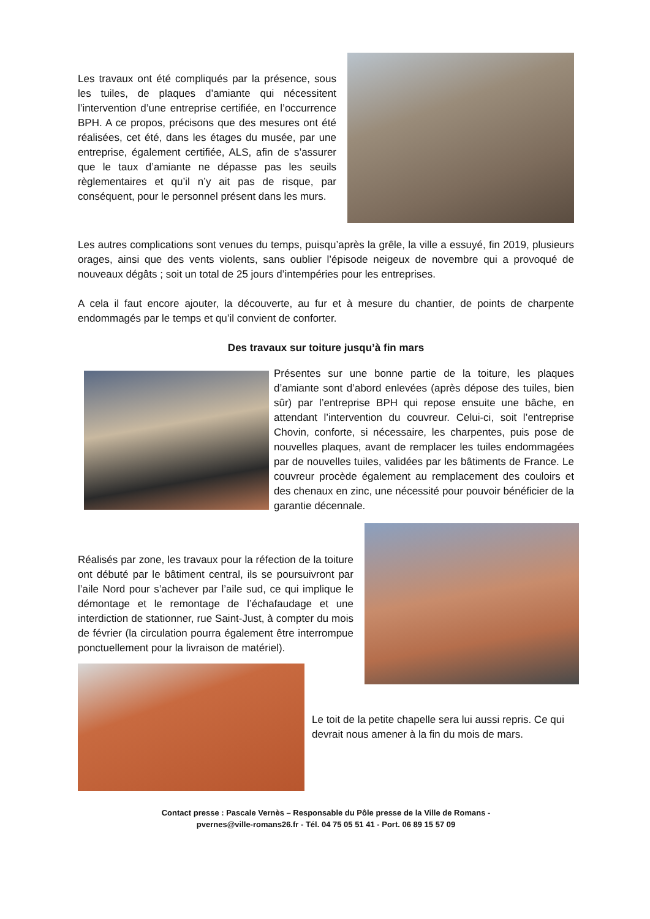Les travaux ont été compliqués par la présence, sous les tuiles, de plaques d’amiante qui nécessitent l’intervention d’une entreprise certifiée, en l’occurrence BPH. A ce propos, précisons que des mesures ont été réalisées, cet été, dans les étages du musée, par une entreprise, également certifiée, ALS, afin de s’assurer que le taux d’amiante ne dépasse pas les seuils règlementaires et qu’il n’y ait pas de risque, par conséquent, pour le personnel présent dans les murs.
Les autres complications sont venues du temps, puisqu’après la grêle, la ville a essuyé, fin 2019, plusieurs orages, ainsi que des vents violents, sans oublier l’épisode neigeux de novembre qui a provoqué de nouveaux dégâts ; soit un total de 25 jours d’intempéries pour les entreprises.
A cela il faut encore ajouter, la découverte, au fur et à mesure du chantier, de points de charpente endommagés par le temps et qu’il convient de conforter.
Des travaux sur toiture jusqu’à fin mars
Présentes sur une bonne partie de la toiture, les plaques d’amiante sont d’abord enlevées (après dépose des tuiles, bien sûr) par l’entreprise BPH qui repose ensuite une bâche, en attendant l’intervention du couvreur. Celui-ci, soit l’entreprise Chovin, conforte, si nécessaire, les charpentes, puis pose de nouvelles plaques, avant de remplacer les tuiles endommagées par de nouvelles tuiles, validées par les bâtiments de France. Le couvreur procède également au remplacement des couloirs et des chenaux en zinc, une nécessité pour pouvoir bénéficier de la garantie décennale.
Réalisés par zone, les travaux pour la réfection de la toiture ont débuté par le bâtiment central, ils se poursuivront par l’aile Nord pour s’achever par l’aile sud, ce qui implique le démontage et le remontage de l’échafaudage et une interdiction de stationner, rue Saint-Just, à compter du mois de février (la circulation pourra également être interrompue ponctuellement pour la livraison de matériel).
Le toit de la petite chapelle sera lui aussi repris. Ce qui devrait nous amener à la fin du mois de mars.
Contact presse : Pascale Vernès – Responsable du Pôle presse de la Ville de Romans -
pvernes@ville-romans26.fr - Tél. 04 75 05 51 41 - Port. 06 89 15 57 09